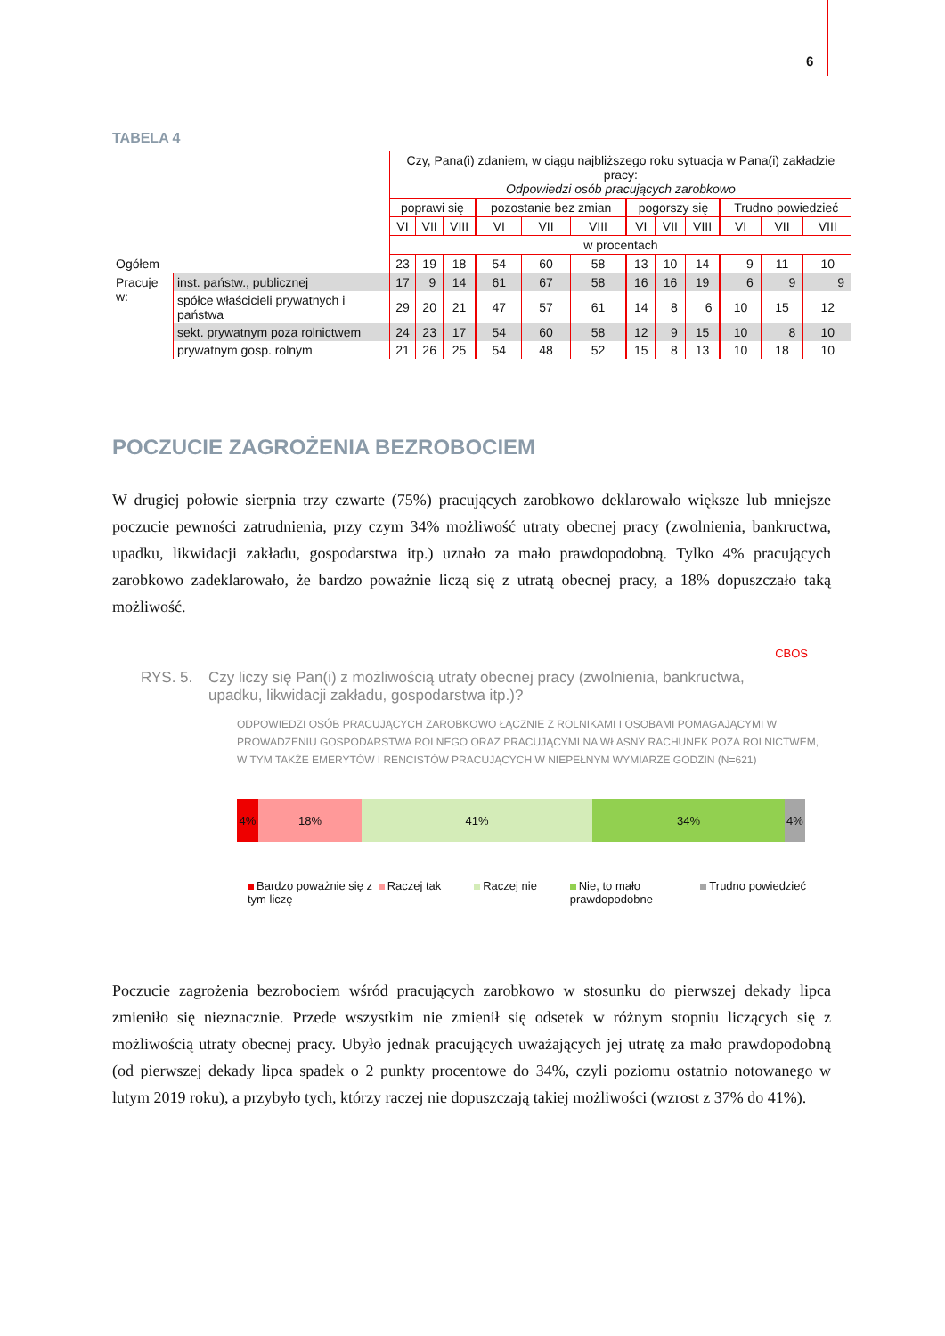6
TABELA 4
| | | Czy, Pana(i) zdaniem, w ciągu najbliższego roku sytuacja w Pana(i) zakładzie pracy: Odpowiedzi osób pracujących zarobkowo | | | | | | | | | | | |
| | | poprawi się | | | pozostanie bez zmian | | | pogorszy się | | | Trudno powiedzieć | | |
| | | VI | VII | VIII | VI | VII | VIII | VI | VII | VIII | VI | VII | VIII |
| | | w procentach | | | | | | | | | | | |
| Ogółem | | 23 | 19 | 18 | 54 | 60 | 58 | 13 | 10 | 14 | 9 | 11 | 10 |
| Pracuje w: | inst. państw., publicznej | 17 | 9 | 14 | 61 | 67 | 58 | 16 | 16 | 19 | 6 | 9 | 9 |
| | spółce właścicieli prywatnych i państwa | 29 | 20 | 21 | 47 | 57 | 61 | 14 | 8 | 6 | 10 | 15 | 12 |
| | sekt. prywatnym poza rolnictwem | 24 | 23 | 17 | 54 | 60 | 58 | 12 | 9 | 15 | 10 | 8 | 10 |
| | prywatnym gosp. rolnym | 21 | 26 | 25 | 54 | 48 | 52 | 15 | 8 | 13 | 10 | 18 | 10 |
POCZUCIE ZAGROŻENIA BEZROBOCIEM
W drugiej połowie sierpnia trzy czwarte (75%) pracujących zarobkowo deklarowało większe lub mniejsze poczucie pewności zatrudnienia, przy czym 34% możliwość utraty obecnej pracy (zwolnienia, bankructwa, upadku, likwidacji zakładu, gospodarstwa itp.) uznało za mało prawdopodobną. Tylko 4% pracujących zarobkowo zadeklarowało, że bardzo poważnie liczą się z utratą obecnej pracy, a 18% dopuszczało taką możliwość.
CBOS
RYS. 5. Czy liczy się Pan(i) z możliwością utraty obecnej pracy (zwolnienia, bankructwa, upadku, likwidacji zakładu, gospodarstwa itp.)?
ODPOWIEDZI OSÓB PRACUJĄCYCH ZAROBKOWO ŁĄCZNIE Z ROLNIKAMI I OSOBAMI POMAGAJĄCYMI W PROWADZENIU GOSPODARSTWA ROLNEGO ORAZ PRACUJĄCYMI NA WŁASNY RACHUNEK POZA ROLNICTWEM, W TYM TAKŻE EMERYTÓW I RENCISTÓW PRACUJĄCYCH W NIEPEŁNYM WYMIARZE GODZIN (N=621)
4% 18% 41% 34% 4%
Bardzo poważnie się z tym liczę
Raczej tak Raczej nie Nie, to mało prawdopodobne
Trudno powiedzieć
Poczucie zagrożenia bezrobociem wśród pracujących zarobkowo w stosunku do pierwszej dekady lipca zmieniło się nieznacznie. Przede wszystkim nie zmienił się odsetek w różnym stopniu liczących się z możliwością utraty obecnej pracy. Ubyło jednak pracujących uważających jej utratę za mało prawdopodobną (od pierwszej dekady lipca spadek o 2 punkty procentowe do 34%, czyli poziomu ostatnio notowanego w lutym 2019 roku), a przybyło tych, którzy raczej nie dopuszczają takiej możliwości (wzrost z 37% do 41%).